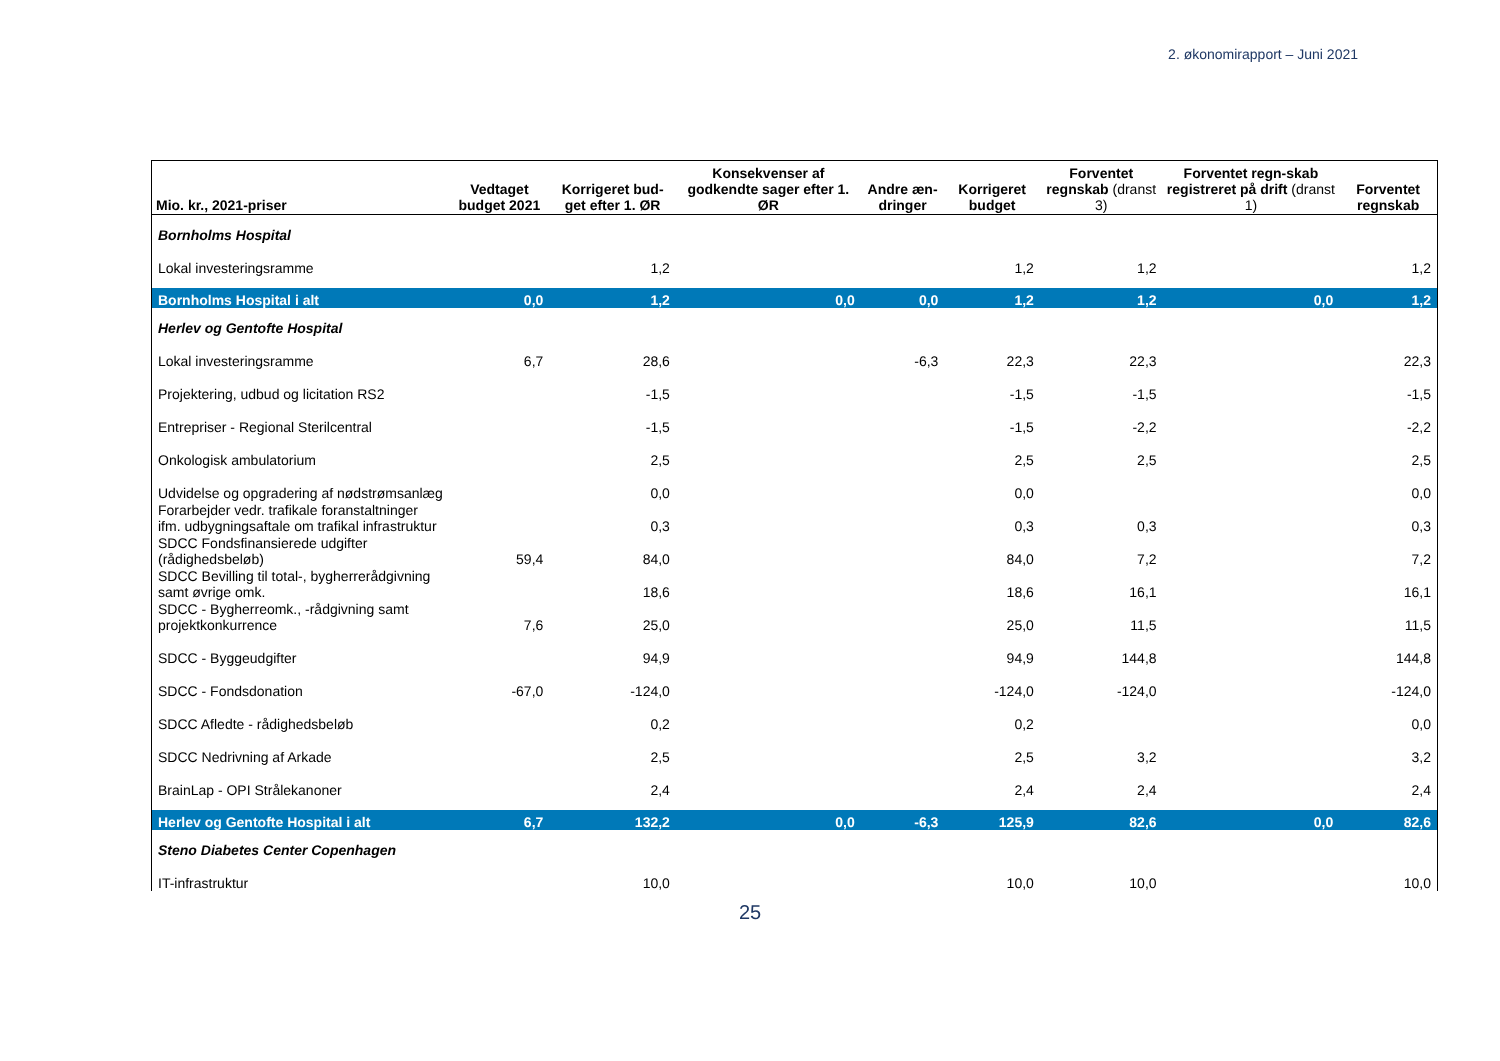2. økonomirapport – Juni 2021
| Mio. kr., 2021-priser | Vedtaget budget 2021 | Korrigeret bud-get efter 1. ØR | Konsekvenser af godkendte sager efter 1. ØR | Andre æn-dringer | Korrigeret budget | Forventet regnskab (dranst 3) | Forventet regn-skab registreret på drift (dranst 1) | Forventet regnskab |
| --- | --- | --- | --- | --- | --- | --- | --- | --- |
| Bornholms Hospital | | | | | | | | |
| Lokal investeringsramme | | 1,2 | | | 1,2 | 1,2 | | 1,2 |
| Bornholms Hospital i alt | 0,0 | 1,2 | 0,0 | 0,0 | 1,2 | 1,2 | 0,0 | 1,2 |
| Herlev og Gentofte Hospital | | | | | | | | |
| Lokal investeringsramme | 6,7 | 28,6 | | -6,3 | 22,3 | 22,3 | | 22,3 |
| Projektering, udbud og licitation RS2 | | -1,5 | | | -1,5 | -1,5 | | -1,5 |
| Entrepriser - Regional Sterilcentral | | -1,5 | | | -1,5 | -2,2 | | -2,2 |
| Onkologisk ambulatorium | | 2,5 | | | 2,5 | 2,5 | | 2,5 |
| Udvidelse og opgradering af nødstrømsanlæg | | 0,0 | | | 0,0 | | | 0,0 |
| Forarbejder vedr. trafikale foranstaltninger ifm. udbygningsaftale om trafikal infrastruktur | | 0,3 | | | 0,3 | 0,3 | | 0,3 |
| SDCC Fondsfinansierede udgifter (rådighedsbeløb) | 59,4 | 84,0 | | | 84,0 | 7,2 | | 7,2 |
| SDCC Bevilling til total-, bygherrerådgivning samt øvrige omk. | | 18,6 | | | 18,6 | 16,1 | | 16,1 |
| SDCC - Bygherreomk., -rådgivning samt projektkonkurrence | 7,6 | 25,0 | | | 25,0 | 11,5 | | 11,5 |
| SDCC - Byggeudgifter | | 94,9 | | | 94,9 | 144,8 | | 144,8 |
| SDCC - Fondsdonation | -67,0 | -124,0 | | | -124,0 | -124,0 | | -124,0 |
| SDCC Afledte - rådighedsbeløb | | 0,2 | | | 0,2 | | | 0,0 |
| SDCC Nedrivning af Arkade | | 2,5 | | | 2,5 | 3,2 | | 3,2 |
| BrainLap - OPI Strålekanoner | | 2,4 | | | 2,4 | 2,4 | | 2,4 |
| Herlev og Gentofte Hospital i alt | 6,7 | 132,2 | 0,0 | -6,3 | 125,9 | 82,6 | 0,0 | 82,6 |
| Steno Diabetes Center Copenhagen | | | | | | | | |
| IT-infrastruktur | | 10,0 | | | 10,0 | 10,0 | | 10,0 |
25